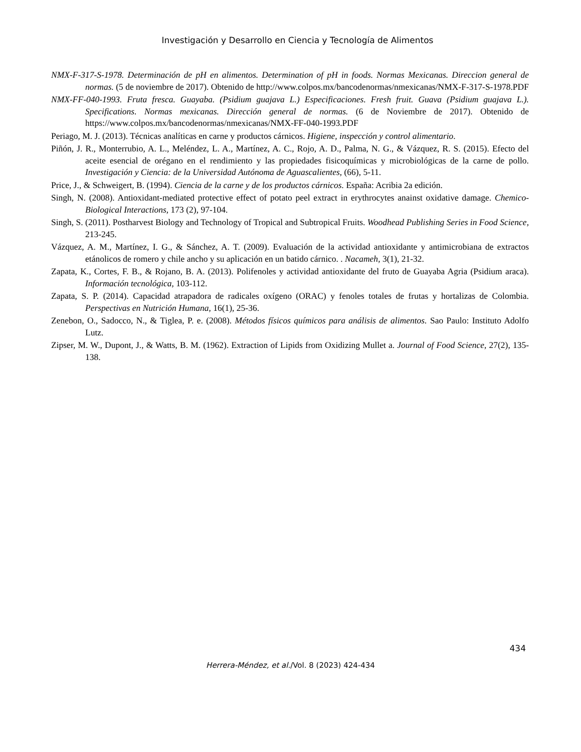Investigación y Desarrollo en Ciencia y Tecnología de Alimentos
NMX-F-317-S-1978. Determinación de pH en alimentos. Determination of pH in foods. Normas Mexicanas. Direccion general de normas. (5 de noviembre de 2017). Obtenido de http://www.colpos.mx/bancodenormas/nmexicanas/NMX-F-317-S-1978.PDF
NMX-FF-040-1993. Fruta fresca. Guayaba. (Psidium guajava L.) Especificaciones. Fresh fruit. Guava (Psidium guajava L.). Specifications. Normas mexicanas. Dirección general de normas. (6 de Noviembre de 2017). Obtenido de https://www.colpos.mx/bancodenormas/nmexicanas/NMX-FF-040-1993.PDF
Periago, M. J. (2013). Técnicas analíticas en carne y productos cárnicos. Higiene, inspección y control alimentario.
Piñón, J. R., Monterrubio, A. L., Meléndez, L. A., Martínez, A. C., Rojo, A. D., Palma, N. G., & Vázquez, R. S. (2015). Efecto del aceite esencial de orégano en el rendimiento y las propiedades fisicoquímicas y microbiológicas de la carne de pollo. Investigación y Ciencia: de la Universidad Autónoma de Aguascalientes, (66), 5-11.
Price, J., & Schweigert, B. (1994). Ciencia de la carne y de los productos cárnicos. España: Acribia 2a edición.
Singh, N. (2008). Antioxidant-mediated protective effect of potato peel extract in erythrocytes anainst oxidative damage. Chemico-Biological Interactions, 173 (2), 97-104.
Singh, S. (2011). Postharvest Biology and Technology of Tropical and Subtropical Fruits. Woodhead Publishing Series in Food Science, 213-245.
Vázquez, A. M., Martínez, I. G., & Sánchez, A. T. (2009). Evaluación de la actividad antioxidante y antimicrobiana de extractos etánolicos de romero y chile ancho y su aplicación en un batido cárnico. . Nacameh, 3(1), 21-32.
Zapata, K., Cortes, F. B., & Rojano, B. A. (2013). Polifenoles y actividad antioxidante del fruto de Guayaba Agria (Psidium araca). Información tecnológica, 103-112.
Zapata, S. P. (2014). Capacidad atrapadora de radicales oxígeno (ORAC) y fenoles totales de frutas y hortalizas de Colombia. Perspectivas en Nutrición Humana, 16(1), 25-36.
Zenebon, O., Sadocco, N., & Tiglea, P. e. (2008). Métodos físicos químicos para análisis de alimentos. Sao Paulo: Instituto Adolfo Lutz.
Zipser, M. W., Dupont, J., & Watts, B. M. (1962). Extraction of Lipids from Oxidizing Mullet a. Journal of Food Science, 27(2), 135-138.
434
Herrera-Méndez, et al./Vol. 8 (2023) 424-434